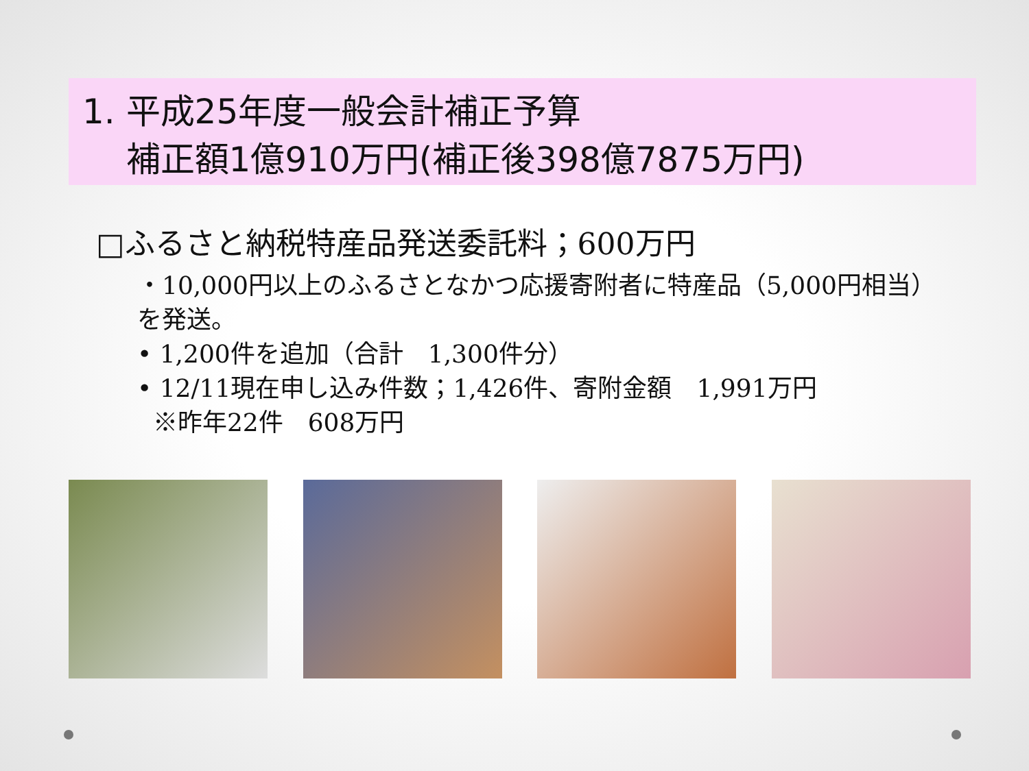1. 平成25年度一般会計補正予算
補正額1億910万円(補正後398億7875万円)
□ふるさと納税特産品発送委託料；600万円
・10,000円以上のふるさとなかつ応援寄附者に特産品（5,000円相当）を発送。
• 1,200件を追加（合計　1,300件分）
• 12/11現在申し込み件数；1,426件、寄附金額　1,991万円
※昨年22件　608万円